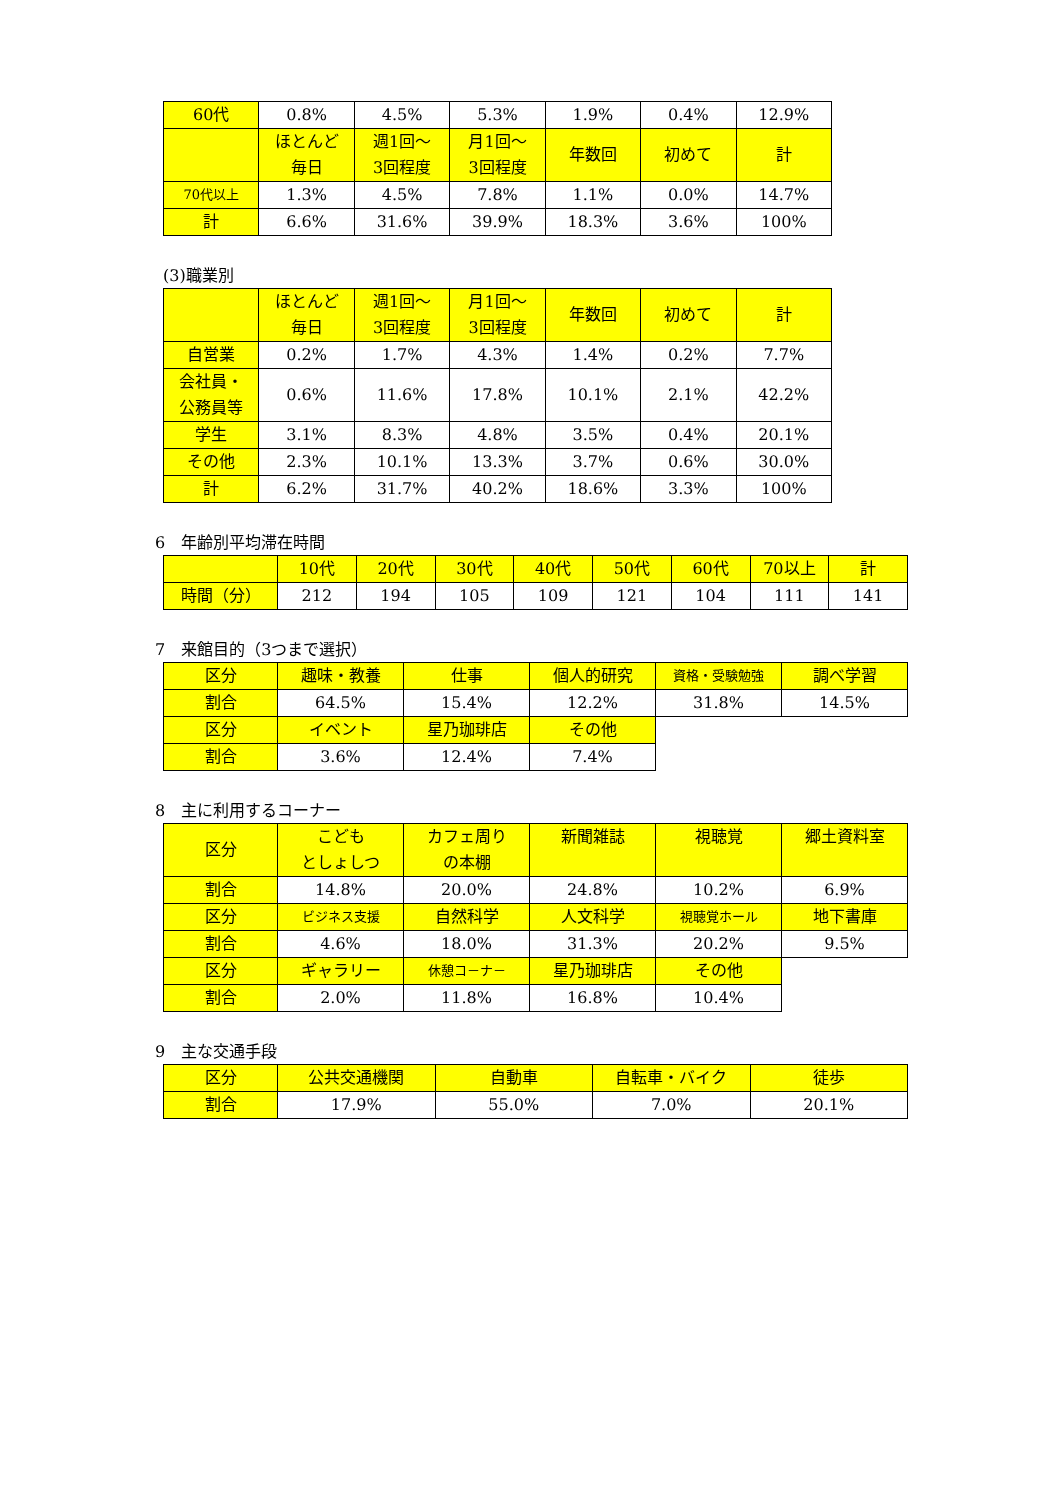| 60代 | 0.8% | 4.5% | 5.3% | 1.9% | 0.4% | 12.9% |
| | ほとんど 毎日 | 週1回～ 3回程度 | 月1回～ 3回程度 | 年数回 | 初めて | 計 |
| 70代以上 | 1.3% | 4.5% | 7.8% | 1.1% | 0.0% | 14.7% |
| 計 | 6.6% | 31.6% | 39.9% | 18.3% | 3.6% | 100% |
(3)職業別
| | ほとんど 毎日 | 週1回～ 3回程度 | 月1回～ 3回程度 | 年数回 | 初めて | 計 |
| --- | --- | --- | --- | --- | --- | --- |
| 自営業 | 0.2% | 1.7% | 4.3% | 1.4% | 0.2% | 7.7% |
| 会社員・ 公務員等 | 0.6% | 11.6% | 17.8% | 10.1% | 2.1% | 42.2% |
| 学生 | 3.1% | 8.3% | 4.8% | 3.5% | 0.4% | 20.1% |
| その他 | 2.3% | 10.1% | 13.3% | 3.7% | 0.6% | 30.0% |
| 計 | 6.2% | 31.7% | 40.2% | 18.6% | 3.3% | 100% |
6　年齢別平均滞在時間
| | 10代 | 20代 | 30代 | 40代 | 50代 | 60代 | 70以上 | 計 |
| --- | --- | --- | --- | --- | --- | --- | --- | --- |
| 時間（分） | 212 | 194 | 105 | 109 | 121 | 104 | 111 | 141 |
7　来館目的（3つまで選択）
| 区分 | 趣味・教養 | 仕事 | 個人的研究 | 資格・受験勉強 | 調べ学習 |
| --- | --- | --- | --- | --- | --- |
| 割合 | 64.5% | 15.4% | 12.2% | 31.8% | 14.5% |
| 区分 | イベント | 星乃珈琲店 | その他 | | |
| 割合 | 3.6% | 12.4% | 7.4% | | |
8　主に利用するコーナー
| 区分 | こども としょしつ | カフェ周り の本棚 | 新聞雑誌 | 視聴覚 | 郷土資料室 |
| --- | --- | --- | --- | --- | --- |
| 割合 | 14.8% | 20.0% | 24.8% | 10.2% | 6.9% |
| 区分 | ビジネス支援 | 自然科学 | 人文科学 | 視聴覚ホール | 地下書庫 |
| 割合 | 4.6% | 18.0% | 31.3% | 20.2% | 9.5% |
| 区分 | ギャラリー | 休憩コ－ナ－ | 星乃珈琲店 | その他 | |
| 割合 | 2.0% | 11.8% | 16.8% | 10.4% | |
9　主な交通手段
| 区分 | 公共交通機関 | 自動車 | 自転車・バイク | 徒歩 |
| --- | --- | --- | --- | --- |
| 割合 | 17.9% | 55.0% | 7.0% | 20.1% |